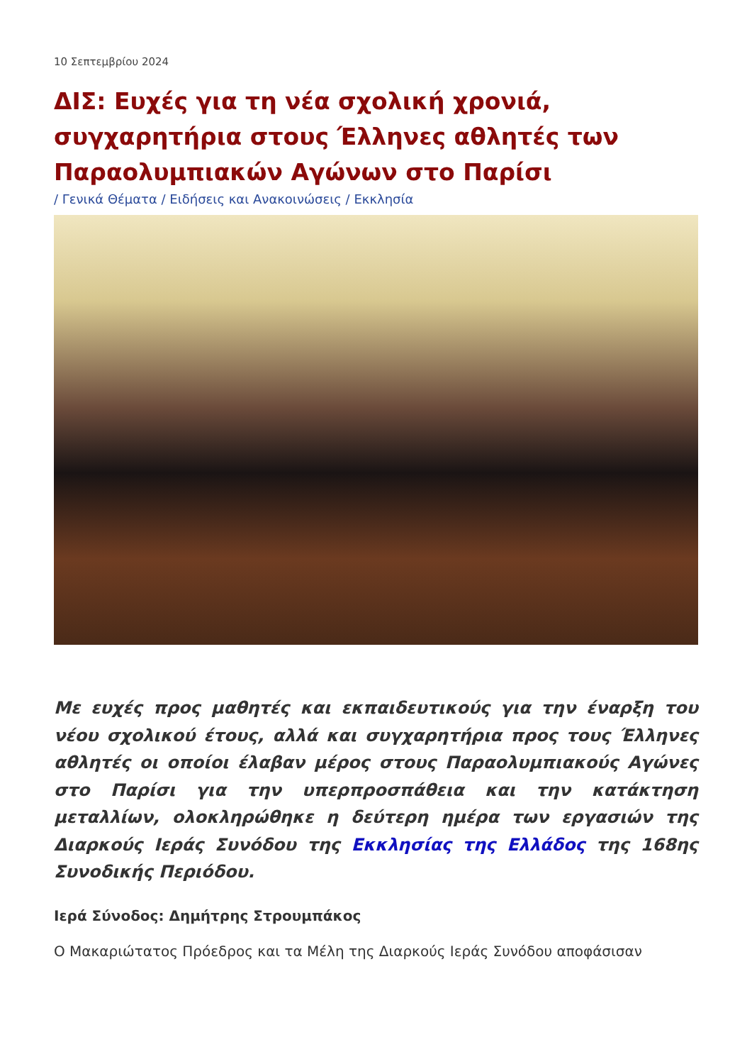10 Σεπτεμβρίου 2024
ΔΙΣ: Ευχές για τη νέα σχολική χρονιά, συγχαρητήρια στους Έλληνες αθλητές των Παραολυμπιακών Αγώνων στο Παρίσι
/ Γενικά Θέματα / Ειδήσεις και Ανακοινώσεις / Εκκλησία
Με ευχές προς μαθητές και εκπαιδευτικούς για την έναρξη του νέου σχολικού έτους, αλλά και συγχαρητήρια προς τους Έλληνες αθλητές οι οποίοι έλαβαν μέρος στους Παραολυμπιακούς Αγώνες στο Παρίσι για την υπερπροσπάθεια και την κατάκτηση μεταλλίων, ολοκληρώθηκε η δεύτερη ημέρα των εργασιών της Διαρκούς Ιεράς Συνόδου της Εκκλησίας της Ελλάδος της 168ης Συνοδικής Περιόδου.
Ιερά Σύνοδος: Δημήτρης Στρουμπάκος
Ο Μακαριώτατος Πρόεδρος και τα Μέλη της Διαρκούς Ιεράς Συνόδου αποφάσισαν